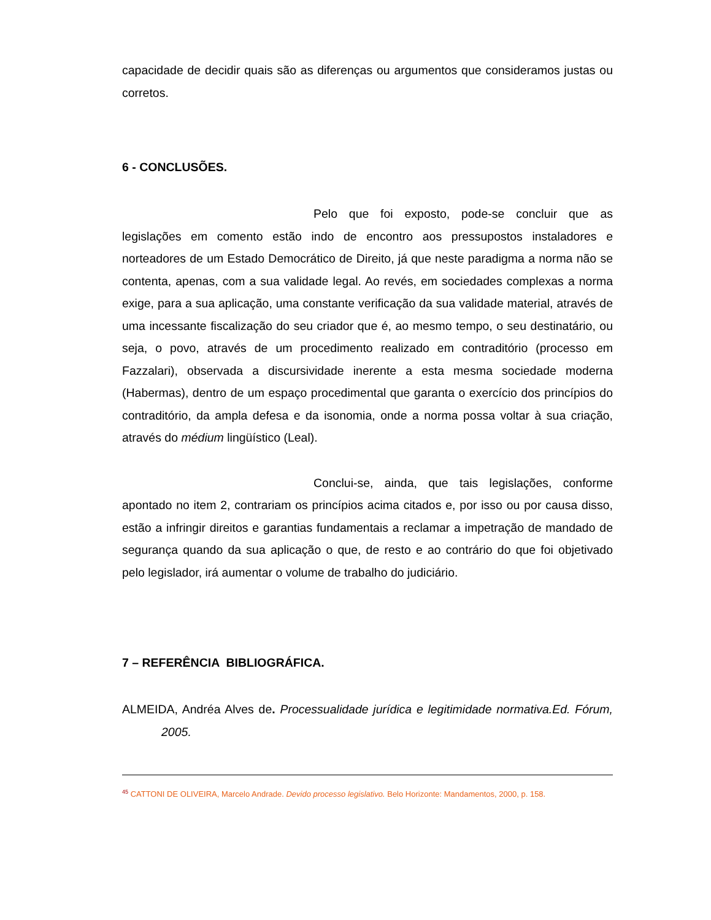capacidade de decidir quais são as diferenças ou argumentos que consideramos justas ou corretos.
6 - CONCLUSÕES.
Pelo que foi exposto, pode-se concluir que as legislações em comento estão indo de encontro aos pressupostos instaladores e norteadores de um Estado Democrático de Direito, já que neste paradigma a norma não se contenta, apenas, com a sua validade legal. Ao revés, em sociedades complexas a norma exige, para a sua aplicação, uma constante verificação da sua validade material, através de uma incessante fiscalização do seu criador que é, ao mesmo tempo, o seu destinatário, ou seja, o povo, através de um procedimento realizado em contraditório (processo em Fazzalari), observada a discursividade inerente a esta mesma sociedade moderna (Habermas), dentro de um espaço procedimental que garanta o exercício dos princípios do contraditório, da ampla defesa e da isonomia, onde a norma possa voltar à sua criação, através do médium lingüístico (Leal).
Conclui-se, ainda, que tais legislações, conforme apontado no item 2, contrariam os princípios acima citados e, por isso ou por causa disso, estão a infringir direitos e garantias fundamentais a reclamar a impetração de mandado de segurança quando da sua aplicação o que, de resto e ao contrário do que foi objetivado pelo legislador, irá aumentar o volume de trabalho do judiciário.
7 – REFERÊNCIA BIBLIOGRÁFICA.
ALMEIDA, Andréa Alves de. Processualidade jurídica e legitimidade normativa.Ed. Fórum, 2005.
<sup>45</sup> CATTONI DE OLIVEIRA, Marcelo Andrade. Devido processo legislativo. Belo Horizonte: Mandamentos, 2000, p. 158.